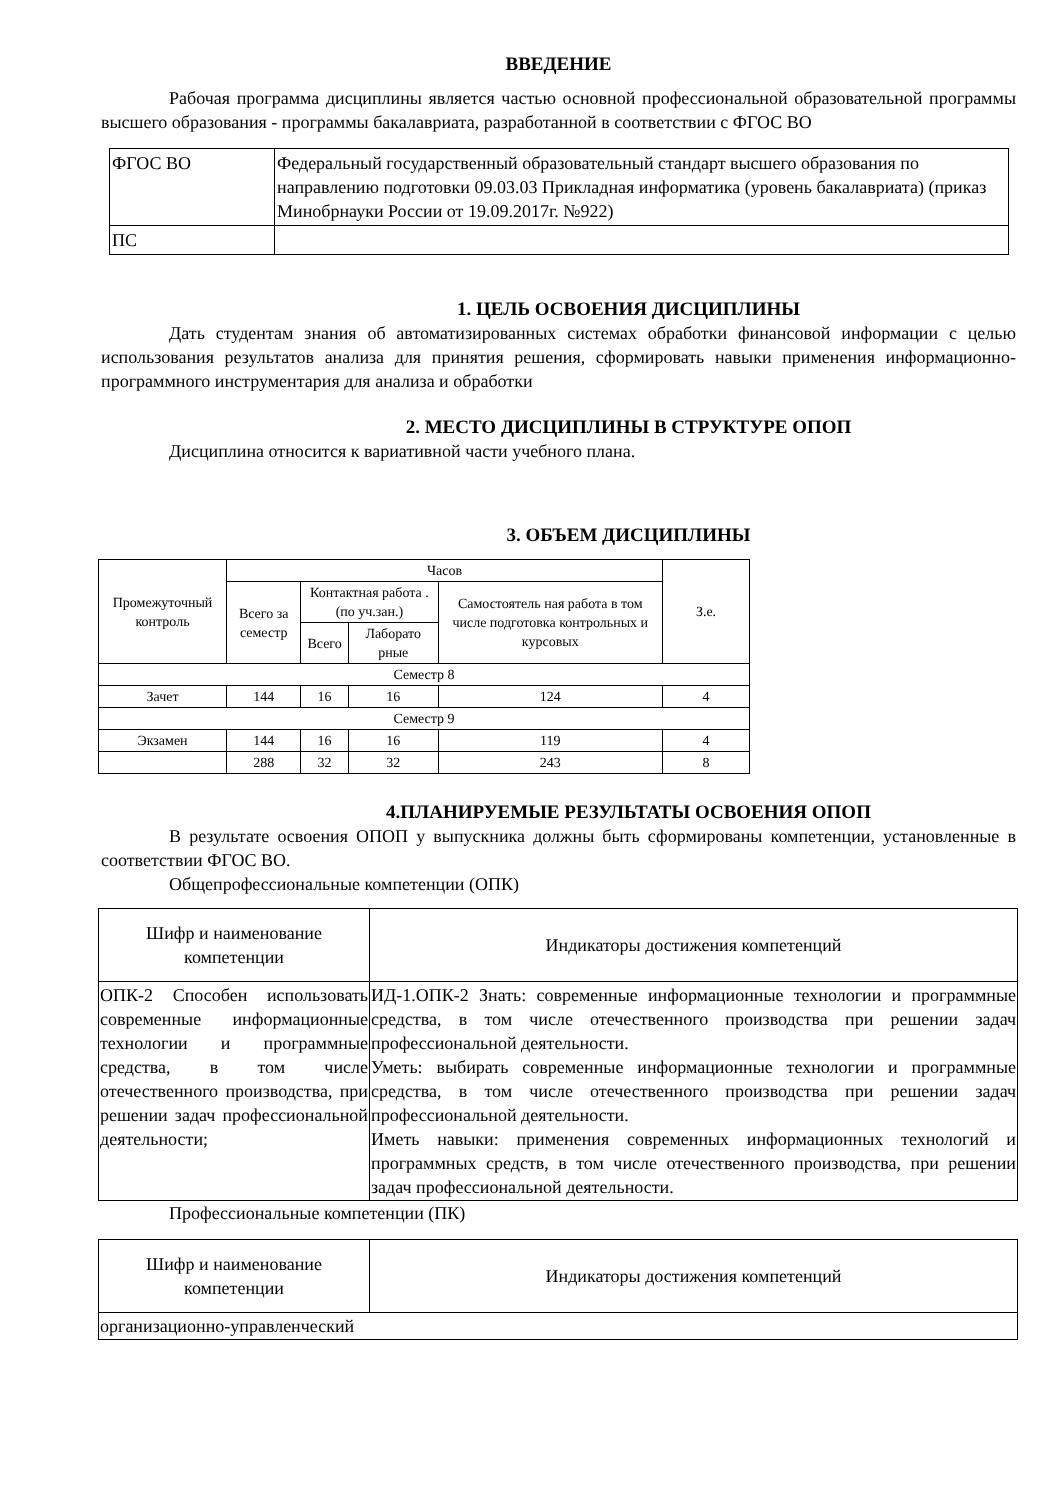ВВЕДЕНИЕ
Рабочая программа дисциплины является частью основной профессиональной образовательной программы высшего образования - программы бакалавриата, разработанной в соответствии с ФГОС ВО
| ФГОС ВО | Федеральный государственный образовательный стандарт высшего образования по направлению подготовки 09.03.03 Прикладная информатика (уровень бакалавриата) (приказ Минобрнауки России от 19.09.2017г. №922) |
| ПС | |
1. ЦЕЛЬ ОСВОЕНИЯ ДИСЦИПЛИНЫ
Дать студентам знания об автоматизированных системах обработки финансовой информации с целью использования результатов анализа для принятия решения, сформировать навыки применения информационно-программного инструментария для анализа и обработки
2. МЕСТО ДИСЦИПЛИНЫ В СТРУКТУРЕ ОПОП
Дисциплина относится к вариативной части учебного плана.
3. ОБЪЕМ ДИСЦИПЛИНЫ
| Промежуточный контроль | Часов | | | | З.е. |
| --- | --- | --- | --- | --- | --- |
| | Всего за семестр | Контактная работа .(по уч.зан.) | | Самостоятель ная работа в том числе подготовка контрольных и курсовых | |
| | | Всего | Лаборато рные | | |
| Семестр 8 | | | | | |
| Зачет | 144 | 16 | 16 | 124 | 4 |
| Семестр 9 | | | | | |
| Экзамен | 144 | 16 | 16 | 119 | 4 |
| | 288 | 32 | 32 | 243 | 8 |
4.ПЛАНИРУЕМЫЕ РЕЗУЛЬТАТЫ ОСВОЕНИЯ ОПОП
В результате освоения ОПОП у выпускника должны быть сформированы компетенции, установленные в соответствии ФГОС ВО.
Общепрофессиональные компетенции (ОПК)
| Шифр и наименование компетенции | Индикаторы достижения компетенций |
| --- | --- |
| ОПК-2 Способен использовать современные информационные технологии и программные средства, в том числе отечественного производства, при решении задач профессиональной деятельности; | ИД-1.ОПК-2 Знать: современные информационные технологии и программные средства, в том числе отечественного производства при решении задач профессиональной деятельности. Уметь: выбирать современные информационные технологии и программные средства, в том числе отечественного производства при решении задач профессиональной деятельности. Иметь навыки: применения современных информационных технологий и программных средств, в том числе отечественного производства, при решении задач профессиональной деятельности. |
Профессиональные компетенции (ПК)
| Шифр и наименование компетенции | Индикаторы достижения компетенций |
| --- | --- |
| организационно-управленческий | |